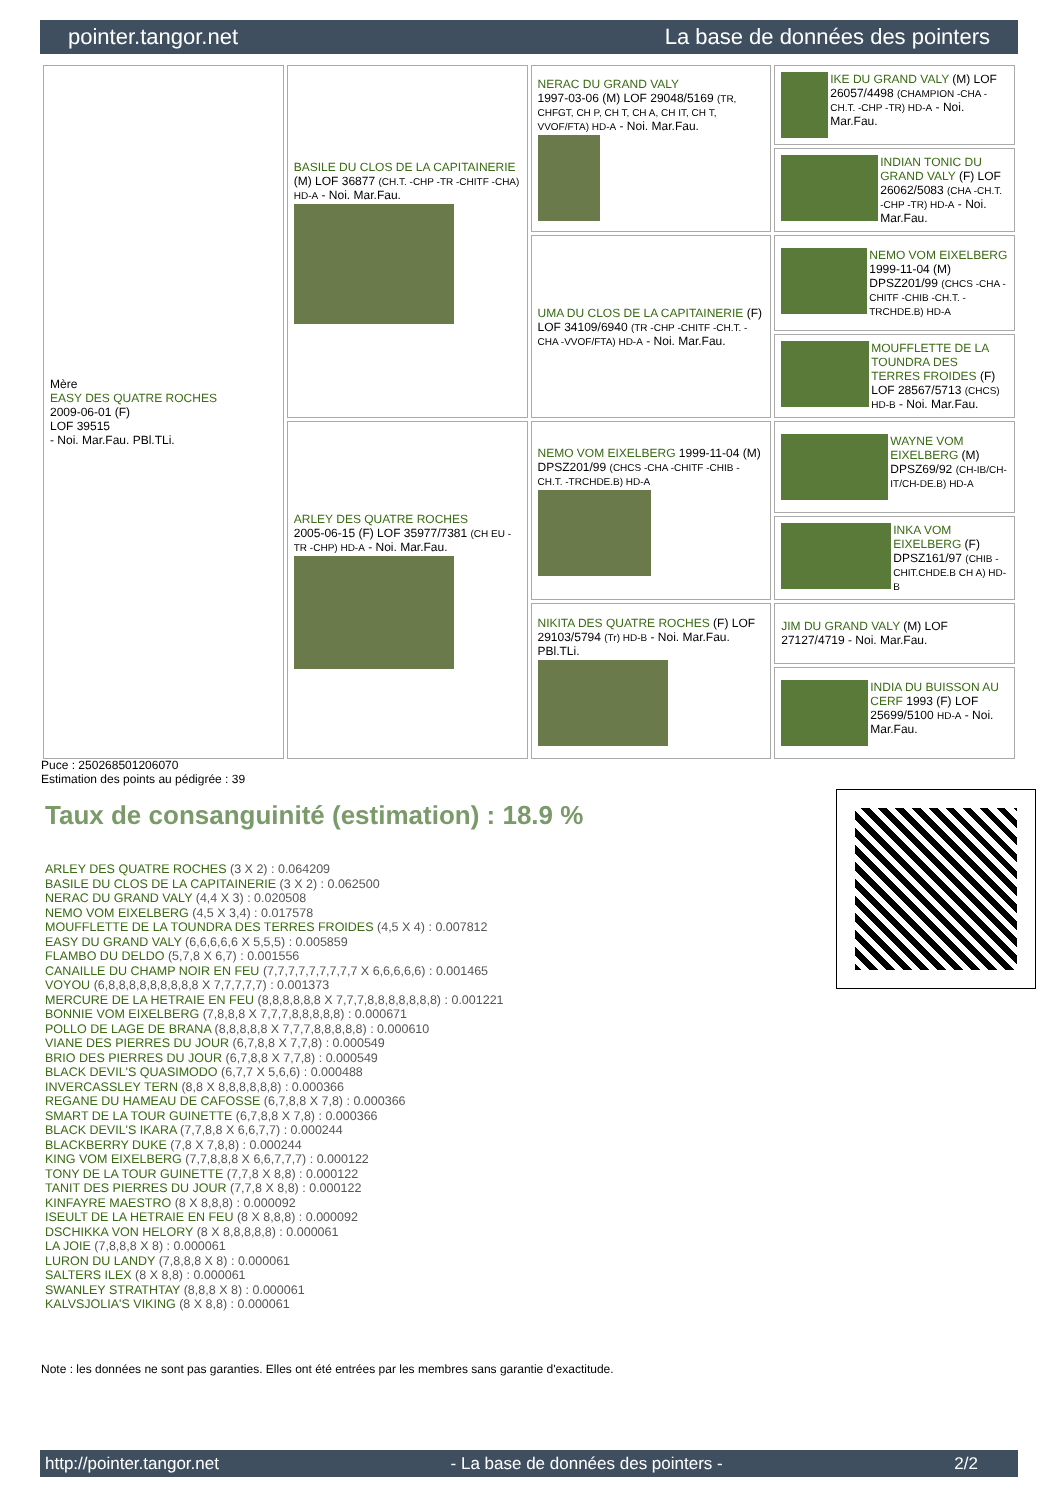pointer.tangor.net La base de données des pointers
| Mère EASY DES QUATRE ROCHES 2009-06-01 (F) LOF 39515 - Noi. Mar.Fau. PBl.TLi. | BASILE DU CLOS DE LA CAPITAINERIE (M) LOF 36877 (CH.T. -CHP -TR -CHITF -CHA) HD-A - Noi. Mar.Fau. | NERAC DU GRAND VALY 1997-03-06 (M) LOF 29048/5169 (TR, CHFGT, CH P, CH T, CH A, CH IT, CH T, VVOF/FTA) HD-A - Noi. Mar.Fau. | IKE DU GRAND VALY (M) LOF 26057/4498 (CHAMPION -CHA -CH.T. -CHP -TR) HD-A - Noi. Mar.Fau. |
| | | | INDIAN TONIC DU GRAND VALY (F) LOF 26062/5083 (CHA -CH.T. -CHP -TR) HD-A - Noi. Mar.Fau. |
| | | UMA DU CLOS DE LA CAPITAINERIE (F) LOF 34109/6940 (TR -CHP -CHITF -CH.T. -CHA -VVOF/FTA) HD-A - Noi. Mar.Fau. | NEMO VOM EIXELBERG 1999-11-04 (M) DPSZ201/99 (CHCS -CHA -CHITF -CHIB -CH.T. -TRCHDE.B) HD-A |
| | | | MOUFFLETTE DE LA TOUNDRA DES TERRES FROIDES (F) LOF 28567/5713 (CHCS) HD-B - Noi. Mar.Fau. |
| | ARLEY DES QUATRE ROCHES 2005-06-15 (F) LOF 35977/7381 (CH EU - TR -CHP) HD-A - Noi. Mar.Fau. | NEMO VOM EIXELBERG 1999-11-04 (M) DPSZ201/99 (CHCS -CHA -CHITF -CHIB -CH.T. -TRCHDE.B) HD-A | WAYNE VOM EIXELBERG (M) DPSZ69/92 (CH-IB/CH-IT/CH-DE.B) HD-A |
| | | | INKA VOM EIXELBERG (F) DPSZ161/97 (CHIB -CHIT.CHDE.B CH A) HD-B |
| | | NIKITA DES QUATRE ROCHES (F) LOF 29103/5794 (Tr) HD-B - Noi. Mar.Fau. PBl.TLi. | JIM DU GRAND VALY (M) LOF 27127/4719 - Noi. Mar.Fau. |
| | | | INDIA DU BUISSON AU CERF 1993 (F) LOF 25699/5100 HD-A - Noi. Mar.Fau. |
Puce : 250268501206070
Estimation des points au pédigrée : 39
Taux de consanguinité (estimation) : 18.9 %
ARLEY DES QUATRE ROCHES (3 X 2) : 0.064209
BASILE DU CLOS DE LA CAPITAINERIE (3 X 2) : 0.062500
NERAC DU GRAND VALY (4,4 X 3) : 0.020508
NEMO VOM EIXELBERG (4,5 X 3,4) : 0.017578
MOUFFLETTE DE LA TOUNDRA DES TERRES FROIDES (4,5 X 4) : 0.007812
EASY DU GRAND VALY (6,6,6,6,6 X 5,5,5) : 0.005859
FLAMBO DU DELDO (5,7,8 X 6,7) : 0.001556
CANAILLE DU CHAMP NOIR EN FEU (7,7,7,7,7,7,7,7,7 X 6,6,6,6,6) : 0.001465
VOYOU (6,8,8,8,8,8,8,8,8,8 X 7,7,7,7,7) : 0.001373
MERCURE DE LA HETRAIE EN FEU (8,8,8,8,8,8 X 7,7,7,8,8,8,8,8,8,8) : 0.001221
BONNIE VOM EIXELBERG (7,8,8,8 X 7,7,7,8,8,8,8,8) : 0.000671
POLLO DE LAGE DE BRANA (8,8,8,8,8 X 7,7,7,8,8,8,8,8) : 0.000610
VIANE DES PIERRES DU JOUR (6,7,8,8 X 7,7,8) : 0.000549
BRIO DES PIERRES DU JOUR (6,7,8,8 X 7,7,8) : 0.000549
BLACK DEVIL'S QUASIMODO (6,7,7 X 5,6,6) : 0.000488
INVERCASSLEY TERN (8,8 X 8,8,8,8,8,8) : 0.000366
REGANE DU HAMEAU DE CAFOSSE (6,7,8,8 X 7,8) : 0.000366
SMART DE LA TOUR GUINETTE (6,7,8,8 X 7,8) : 0.000366
BLACK DEVIL'S IKARA (7,7,8,8 X 6,6,7,7) : 0.000244
BLACKBERRY DUKE (7,8 X 7,8,8) : 0.000244
KING VOM EIXELBERG (7,7,8,8,8 X 6,6,7,7,7) : 0.000122
TONY DE LA TOUR GUINETTE (7,7,8 X 8,8) : 0.000122
TANIT DES PIERRES DU JOUR (7,7,8 X 8,8) : 0.000122
KINFAYRE MAESTRO (8 X 8,8,8) : 0.000092
ISEULT DE LA HETRAIE EN FEU (8 X 8,8,8) : 0.000092
DSCHIKKA VON HELORY (8 X 8,8,8,8,8) : 0.000061
LA JOIE (7,8,8,8 X 8) : 0.000061
LURON DU LANDY (7,8,8,8 X 8) : 0.000061
SALTERS ILEX (8 X 8,8) : 0.000061
SWANLEY STRATHTAY (8,8,8 X 8) : 0.000061
KALVSJOLIA'S VIKING (8 X 8,8) : 0.000061
Note : les données ne sont pas garanties. Elles ont été entrées par les membres sans garantie d'exactitude.
http://pointer.tangor.net - La base de données des pointers - 2/2